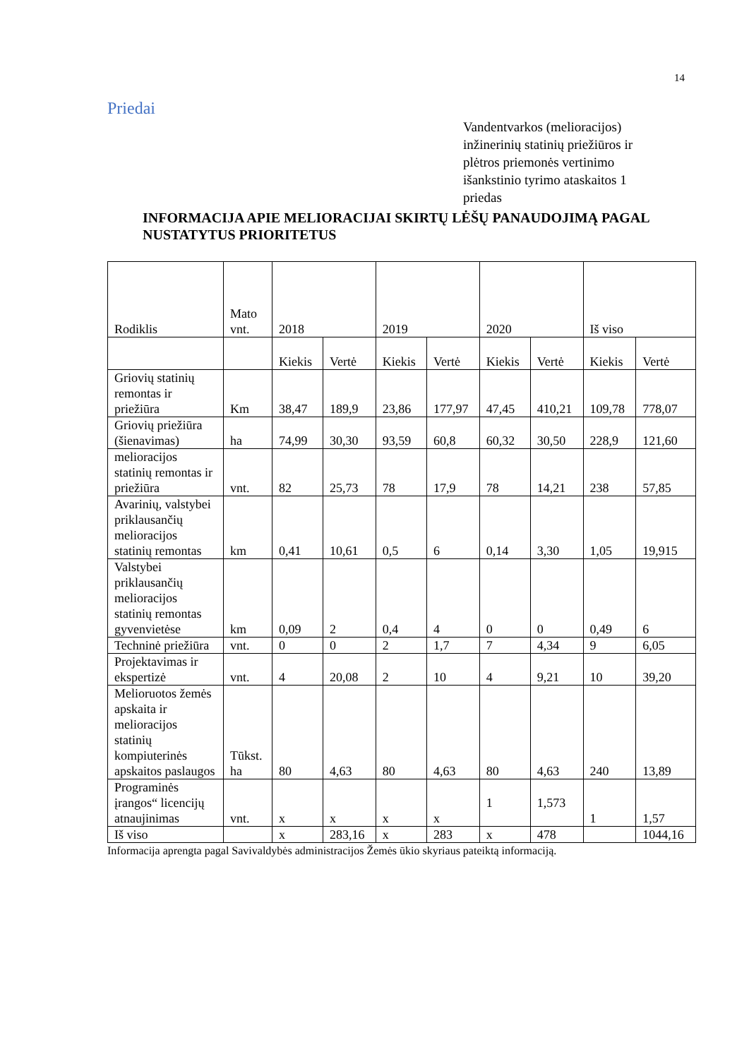14
Priedai
Vandentvarkos (melioracijos) inžinerinių statinių priežiūros ir plėtros priemonės vertinimo išankstinio tyrimo ataskaitos 1 priedas
INFORMACIJA APIE MELIORACIJAI SKIRTŲ LĖŠŲ PANAUDOJIMĄ PAGAL NUSTATYTUS PRIORITETUS
| Rodiklis | Mato vnt. | 2018 | | 2019 | | 2020 | | Iš viso | |
| | | Kiekis | Vertė | Kiekis | Vertė | Kiekis | Vertė | Kiekis | Vertė |
| Griovių statinių remontas ir priežiūra | Km | 38,47 | 189,9 | 23,86 | 177,97 | 47,45 | 410,21 | 109,78 | 778,07 |
| Griovių priežiūra (šienavimas) | ha | 74,99 | 30,30 | 93,59 | 60,8 | 60,32 | 30,50 | 228,9 | 121,60 |
| melioracijos statinių remontas ir priežiūra | vnt. | 82 | 25,73 | 78 | 17,9 | 78 | 14,21 | 238 | 57,85 |
| Avarinių, valstybei priklausančių melioracijos statinių remontas | km | 0,41 | 10,61 | 0,5 | 6 | 0,14 | 3,30 | 1,05 | 19,915 |
| Valstybei priklausančių melioracijos statinių remontas gyvenvietėse | km | 0,09 | 2 | 0,4 | 4 | 0 | 0 | 0,49 | 6 |
| Techninė priežiūra | vnt. | 0 | 0 | 2 | 1,7 | 7 | 4,34 | 9 | 6,05 |
| Projektavimas ir ekspertizė | vnt. | 4 | 20,08 | 2 | 10 | 4 | 9,21 | 10 | 39,20 |
| Melioruotos žemės apskaita ir melioracijos statinių kompiuterinės apskaitos paslaugos | Tūkst. ha | 80 | 4,63 | 80 | 4,63 | 80 | 4,63 | 240 | 13,89 |
| Programinės įrangos“ licencijų atnaujinimas | vnt. | x | x | x | x | 1 | 1,573 | 1 | 1,57 |
| Iš viso | | x | 283,16 | x | 283 | x | 478 | | 1044,16 |
Informacija aprengta pagal Savivaldybės administracijos Žemės ūkio skyriaus pateiktą informaciją.